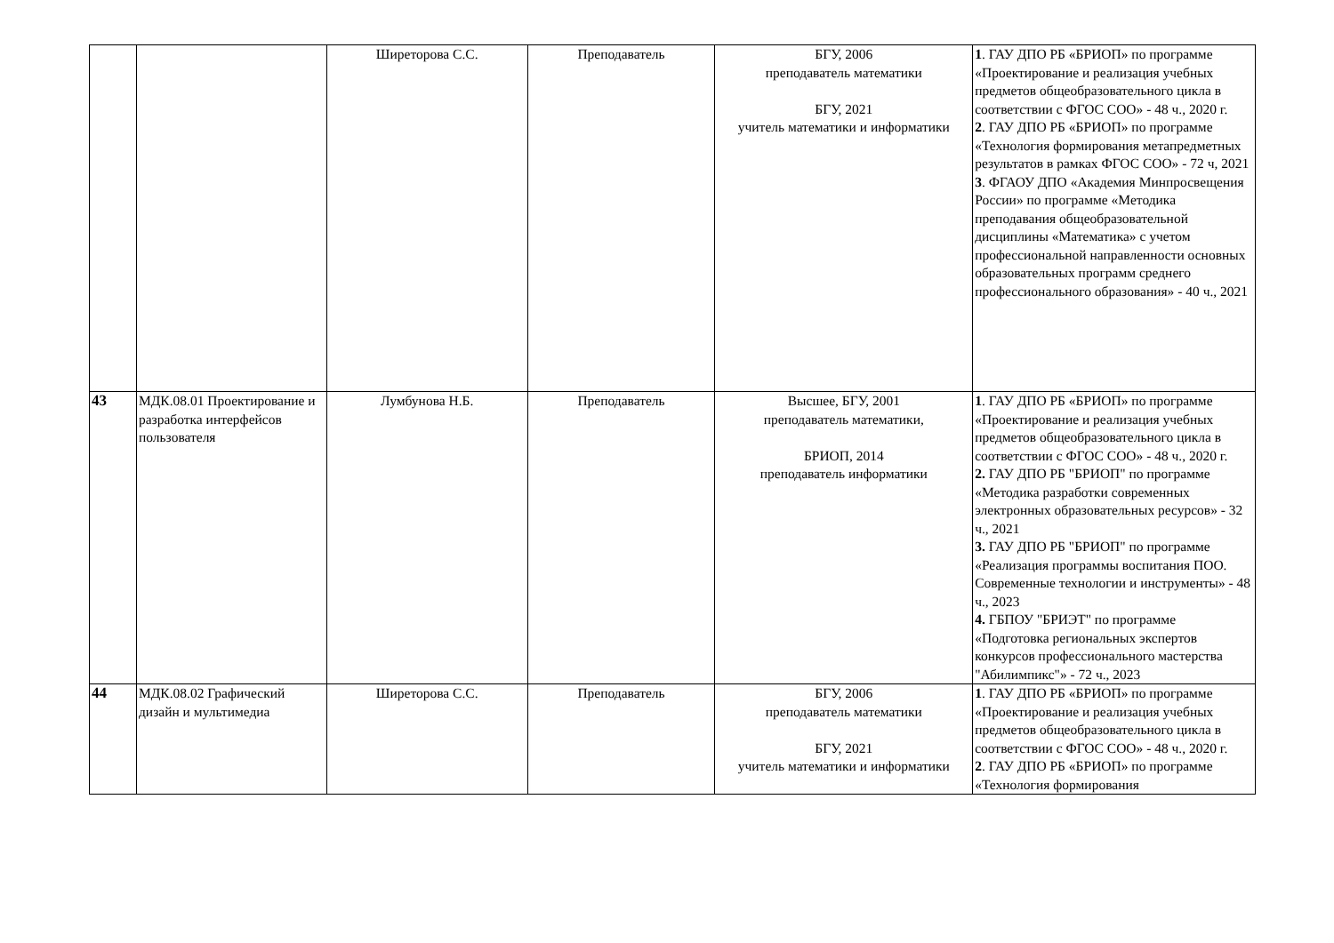| | | Ширеторова С.С. | Преподаватель | БГУ, 2006 преподаватель математики БГУ, 2021 учитель математики и информатики | 1 . ГАУ ДПО РБ «БРИОП» по программе «Проектирование и реализация учебных предметов общеобразовательного цикла в соответствии с ФГОС СОО» - 48 ч., 2020 г. 2 . ГАУ ДПО РБ «БРИОП» по программе «Технология формирования метапредметных результатов в рамках ФГОС СОО» - 72 ч, 2021 3 . ФГАОУ ДПО «Академия Минпросвещения России» по программе «Методика преподавания общеобразовательной дисциплины «Математика» с учетом профессиональной направленности основных образовательных программ среднего профессионального образования» - 40 ч., 2021 |
| 43 | МДК.08.01 Проектирование и разработка интерфейсов пользователя | Лумбунова Н.Б. | Преподаватель | Высшее, БГУ, 2001 преподаватель математики, БРИОП, 2014 преподаватель информатики | 1 . ГАУ ДПО РБ «БРИОП» по программе «Проектирование и реализация учебных предметов общеобразовательного цикла в соответствии с ФГОС СОО» - 48 ч., 2020 г. 2. ГАУ ДПО РБ "БРИОП" по программе «Методика разработки современных электронных образовательных ресурсов» - 32 ч., 2021 3. ГАУ ДПО РБ "БРИОП" по программе «Реализация программы воспитания ПОО. Современные технологии и инструменты» - 48 ч., 2023 4. ГБПОУ "БРИЭТ" по программе «Подготовка региональных экспертов конкурсов профессионального мастерства "Абилимпикс"» - 72 ч., 2023 |
| 44 | МДК.08.02 Графический дизайн и мультимедиа | Ширеторова С.С. | Преподаватель | БГУ, 2006 преподаватель математики БГУ, 2021 учитель математики и информатики | 1 . ГАУ ДПО РБ «БРИОП» по программе «Проектирование и реализация учебных предметов общеобразовательного цикла в соответствии с ФГОС СОО» - 48 ч., 2020 г. 2 . ГАУ ДПО РБ «БРИОП» по программе «Технология формирования |